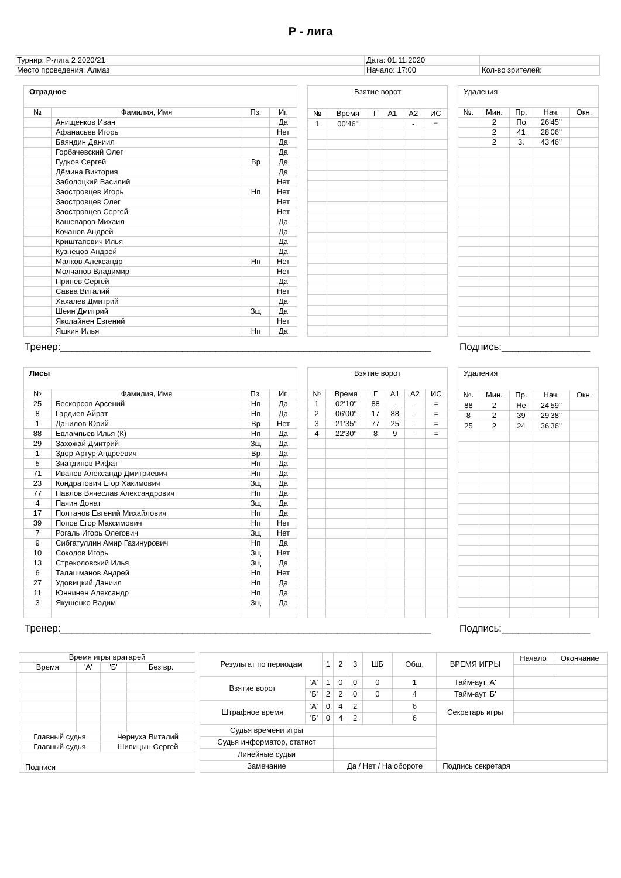Р - лига
| Турнир: Р-лига 2 2020/21 | Дата: 01.11.2020 | |
| Место проведения: Алмаз | Начало: 17:00 | Кол-во зрителей: |
| Отрадное | | | |
| № | Фамилия, Имя | Пз. | Иг. |
| | Анищенков Иван | | Да |
| | Афанасьев Игорь | | Нет |
| | Баяндин Даниил | | Да |
| | Горбачевский Олег | | Да |
| | Гудков Сергей | Вр | Да |
| | Дёмина Виктория | | Да |
| | Заболоцкий Василий | | Нет |
| | Заостровцев Игорь | Нп | Нет |
| | Заостровцев Олег | | Нет |
| | Заостровцев Сергей | | Нет |
| | Кашеваров Михаил | | Да |
| | Кочанов Андрей | | Да |
| | Криштапович Илья | | Да |
| | Кузнецов Андрей | | Да |
| | Малков Александр | Нп | Нет |
| | Молчанов Владимир | | Нет |
| | Принев Сергей | | Да |
| | Савва Виталий | | Нет |
| | Хахалев Дмитрий | | Да |
| | Шеин Дмитрий | Зщ | Да |
| | Яколайнен Евгений | | Нет |
| | Яшкин Илья | Нп | Да |
| Взятие ворот | | | | | |
| № | Время | Г | А1 | А2 | ИС |
| 1 | 00'46'' | | | - | = |
| Удаления | | | | |
| №. | Мин. | Пр. | Нач. | Окн. |
| | 2 | По | 26'45'' | |
| | 2 | 41 | 28'06'' | |
| | 2 | 3. | 43'46'' | |
Тренер:___________________________________________________________________ Подпись:________________
| Лисы | | | |
| № | Фамилия, Имя | Пз. | Иг. |
| 25 | Бескорсов Арсений | Нп | Да |
| 8 | Гардиев Айрат | Нп | Да |
| 1 | Данилов Юрий | Вр | Нет |
| 88 | Евлампьев Илья (К) | Нп | Да |
| 29 | Захожай Дмитрий | Зщ | Да |
| 1 | Здор Артур Андреевич | Вр | Да |
| 5 | Зиатдинов Рифат | Нп | Да |
| 71 | Иванов Александр Дмитриевич | Нп | Да |
| 23 | Кондратович Егор Хакимович | Зщ | Да |
| 77 | Павлов Вячеслав Александрович | Нп | Да |
| 4 | Пачин Донат | Зщ | Да |
| 17 | Полтанов Евгений Михайлович | Нп | Да |
| 39 | Попов Егор Максимович | Нп | Нет |
| 7 | Рогаль Игорь Олегович | Зщ | Нет |
| 9 | Сибгатуллин Амир Газинурович | Нп | Да |
| 10 | Соколов Игорь | Зщ | Нет |
| 13 | Стреколовский Илья | Зщ | Да |
| 6 | Талашманов Андрей | Нп | Нет |
| 27 | Удовицкий Даниил | Нп | Да |
| 11 | Юннинен Александр | Нп | Да |
| 3 | Якушенко Вадим | Зщ | Да |
| Взятие ворот | | | | | |
| № | Время | Г | А1 | А2 | ИС |
| 1 | 02'10'' | 88 | - | - | = |
| 2 | 06'00'' | 17 | 88 | - | = |
| 3 | 21'35'' | 77 | 25 | - | = |
| 4 | 22'30'' | 8 | 9 | - | = |
| Удаления | | | | |
| №. | Мин. | Пр. | Нач. | Окн. |
| 88 | 2 | Не | 24'59'' | |
| 8 | 2 | 39 | 29'38'' | |
| 25 | 2 | 24 | 36'36'' | |
Тренер:___________________________________________________________________ Подпись:________________
| Время игры вратарей | | | |
| Время | 'А' | 'Б' | Без вр. |
| Главный судья | | Чернуха Виталий | |
| Главный судья | | Шипицын Сергей | |
| Подписи | | | |
| Результат по периодам | | 1 | 2 | 3 | ШБ | Общ. | ВРЕМЯ ИГРЫ | Начало | Окончание |
| Взятие ворот | 'А' | 1 | 0 | 0 | 0 | 1 | Тайм-аут 'А' | | |
| | 'Б' | 2 | 2 | 0 | 0 | 4 | Тайм-аут 'Б' | | |
| Штрафное время | 'А' | 0 | 4 | 2 | | 6 | Секретарь игры | | |
| | 'Б' | 0 | 4 | 2 | | 6 | | | |
| Судья времени игры | | | | | | | | | |
| Судья информатор, статист | | | | | | | | | |
| Линейные судьи | | | | | | | | | |
| Замечание | | | Да / Нет / На обороте | | | | Подпись секретаря | | |